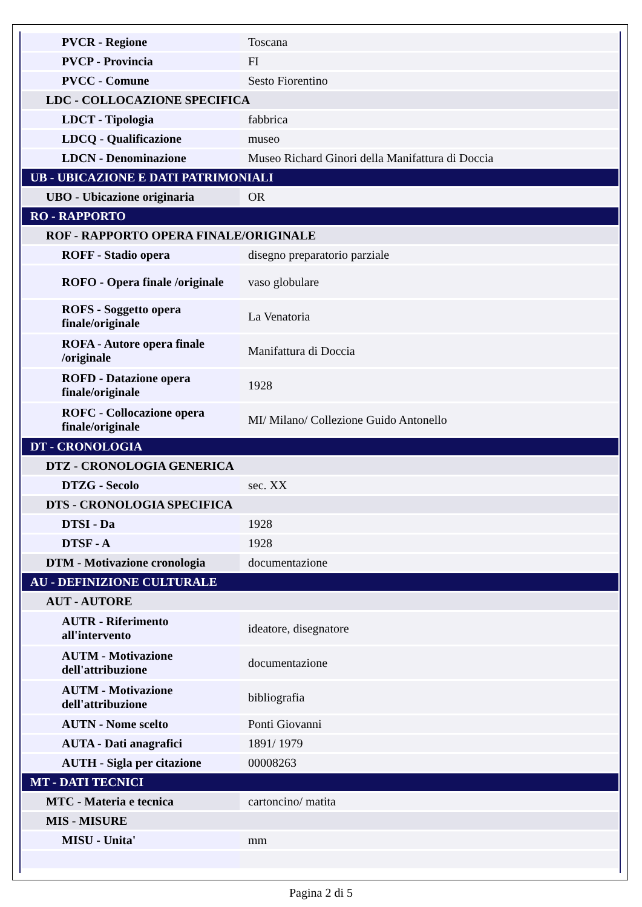| PVCR - Regione | Toscana |
| PVCP - Provincia | FI |
| PVCC - Comune | Sesto Fiorentino |
| LDC - COLLOCAZIONE SPECIFICA | |
| LDCT - Tipologia | fabbrica |
| LDCQ - Qualificazione | museo |
| LDCN - Denominazione | Museo Richard Ginori della Manifattura di Doccia |
| UB - UBICAZIONE E DATI PATRIMONIALI | |
| UBO - Ubicazione originaria | OR |
| RO - RAPPORTO | |
| ROF - RAPPORTO OPERA FINALE/ORIGINALE | |
| ROFF - Stadio opera | disegno preparatorio parziale |
| ROFO - Opera finale /originale | vaso globulare |
| ROFS - Soggetto opera finale/originale | La Venatoria |
| ROFA - Autore opera finale /originale | Manifattura di Doccia |
| ROFD - Datazione opera finale/originale | 1928 |
| ROFC - Collocazione opera finale/originale | MI/ Milano/ Collezione Guido Antonello |
| DT - CRONOLOGIA | |
| DTZ - CRONOLOGIA GENERICA | |
| DTZG - Secolo | sec. XX |
| DTS - CRONOLOGIA SPECIFICA | |
| DTSI - Da | 1928 |
| DTSF - A | 1928 |
| DTM - Motivazione cronologia | documentazione |
| AU - DEFINIZIONE CULTURALE | |
| AUT - AUTORE | |
| AUTR - Riferimento all'intervento | ideatore, disegnatore |
| AUTM - Motivazione dell'attribuzione | documentazione |
| AUTM - Motivazione dell'attribuzione | bibliografia |
| AUTN - Nome scelto | Ponti Giovanni |
| AUTA - Dati anagrafici | 1891/ 1979 |
| AUTH - Sigla per citazione | 00008263 |
| MT - DATI TECNICI | |
| MTC - Materia e tecnica | cartoncino/ matita |
| MIS - MISURE | |
| MISU - Unita' | mm |
Pagina 2 di 5